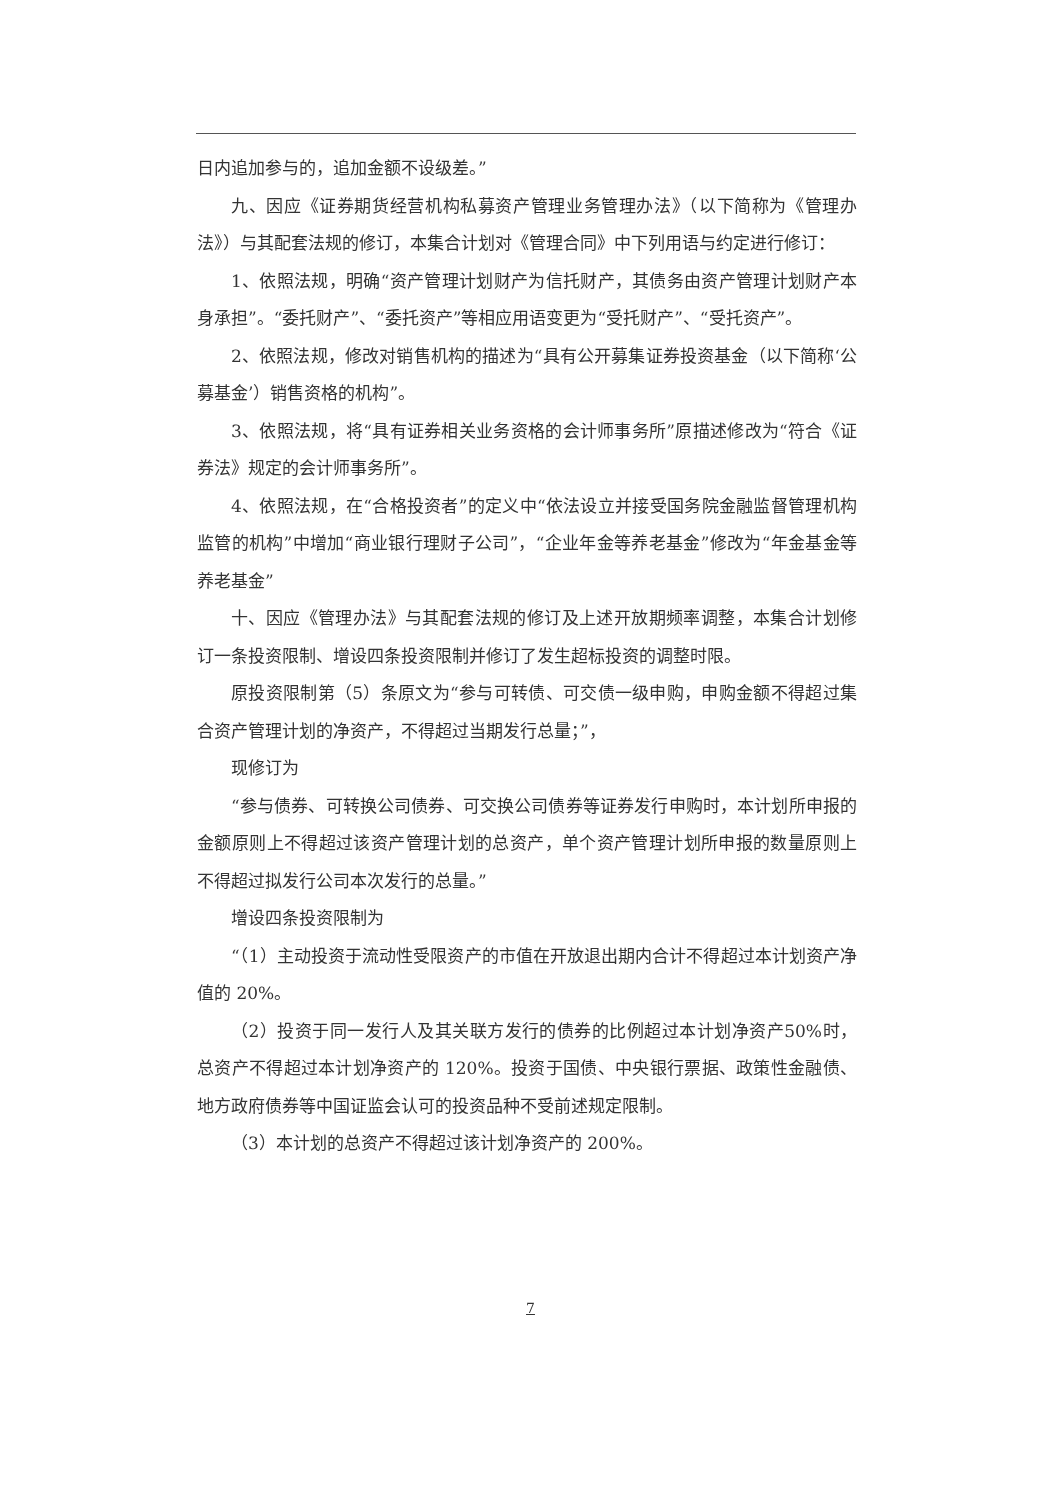日内追加参与的，追加金额不设级差。”
九、因应《证券期货经营机构私募资产管理业务管理办法》（以下简称为《管理办法》）与其配套法规的修订，本集合计划对《管理合同》中下列用语与约定进行修订：
1、依照法规，明确“资产管理计划财产为信托财产，其债务由资产管理计划财产本身承担”。“委托财产”、“委托资产”等相应用语变更为“受托财产”、“受托资产”。
2、依照法规，修改对销售机构的描述为“具有公开募集证券投资基金（以下简称‘公募基金’）销售资格的机构”。
3、依照法规，将“具有证券相关业务资格的会计师事务所”原描述修改为“符合《证券法》规定的会计师事务所”。
4、依照法规，在“合格投资者”的定义中“依法设立并接受国务院金融监督管理机构监管的机构”中增加“商业银行理财子公司”，“企业年金等养老基金”修改为“年金基金等养老基金”
十、因应《管理办法》与其配套法规的修订及上述开放期频率调整，本集合计划修订一条投资限制、增设四条投资限制并修订了发生超标投资的调整时限。
原投资限制第（5）条原文为“参与可转债、可交债一级申购，申购金额不得超过集合资产管理计划的净资产，不得超过当期发行总量；”，
现修订为
“参与债券、可转换公司债券、可交换公司债券等证券发行申购时，本计划所申报的金额原则上不得超过该资产管理计划的总资产，单个资产管理计划所申报的数量原则上不得超过拟发行公司本次发行的总量。”
增设四条投资限制为
“（1）主动投资于流动性受限资产的市值在开放退出期内合计不得超过本计划资产净值的 20%。
（2）投资于同一发行人及其关联方发行的债券的比例超过本计划净资产50%时，总资产不得超过本计划净资产的 120%。投资于国债、中央银行票据、政策性金融债、地方政府债券等中国证监会认可的投资品种不受前述规定限制。
（3）本计划的总资产不得超过该计划净资产的 200%。
7